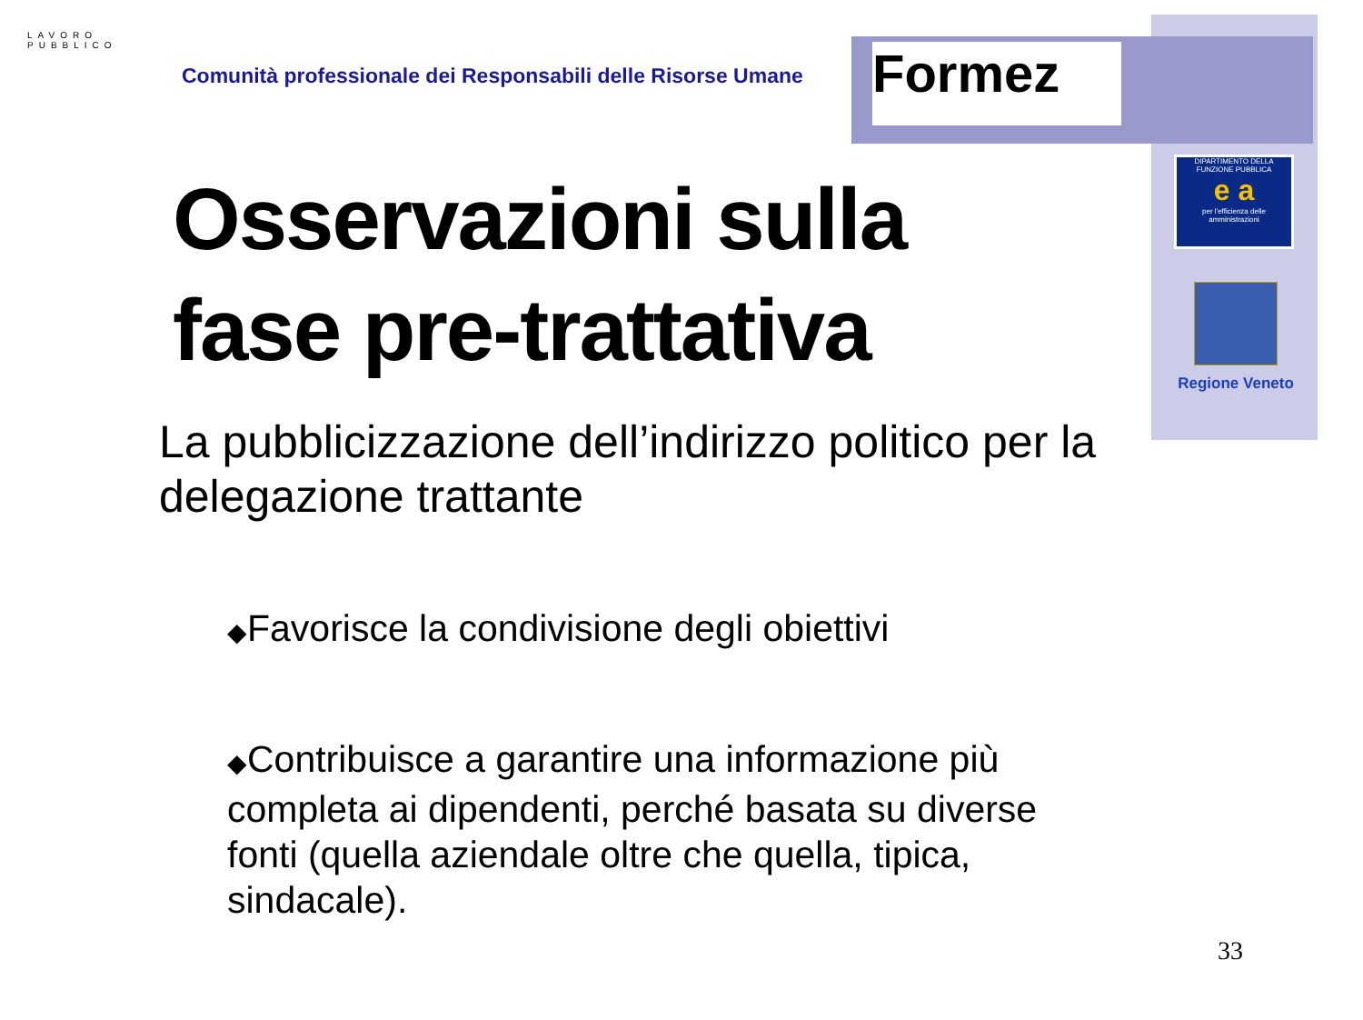LAVORO PUBBLICO
Comunità professionale dei Responsabili delle Risorse Umane
Formez
DIPARTIMENTO DELLA FUNZIONE PUBBLICA
e a
per l'efficienza delle amministrazioni
Regione Veneto
Osservazioni sulla fase pre-trattativa
La pubblicizzazione dell’indirizzo politico per la delegazione trattante
◆Favorisce la condivisione degli obiettivi
◆Contribuisce a garantire una informazione più completa ai dipendenti, perché basata su diverse fonti (quella aziendale oltre che quella, tipica, sindacale).
33